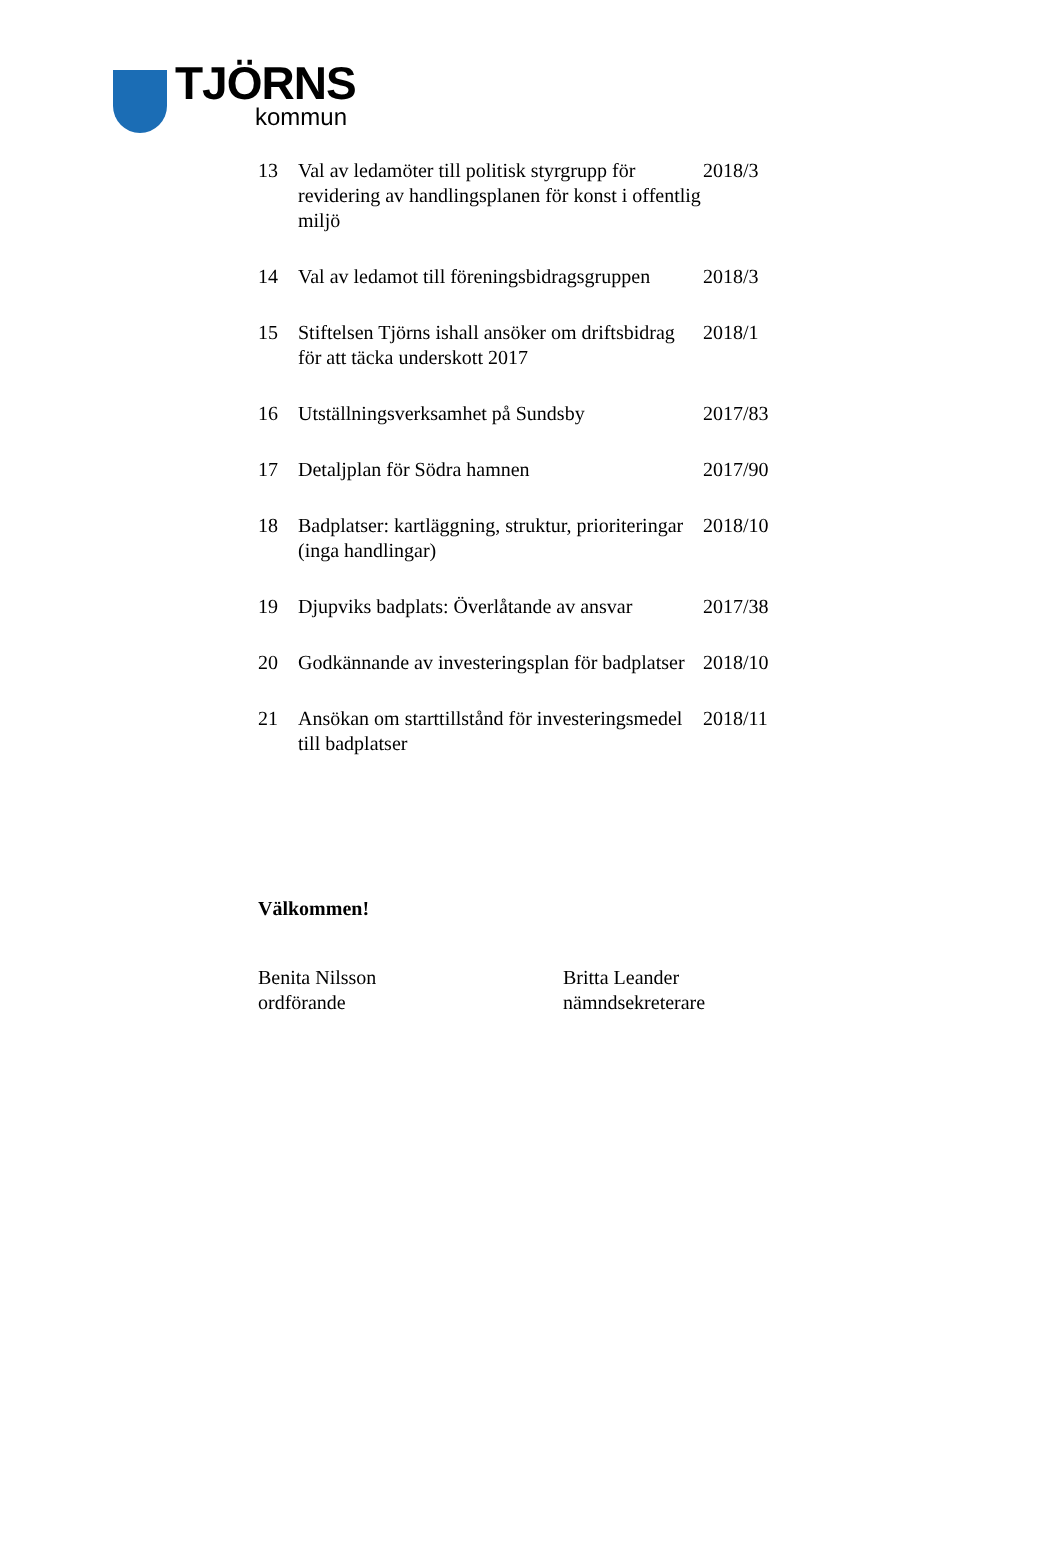TJÖRNS
kommun
| 13 | Val av ledamöter till politisk styrgrupp för revidering av handlingsplanen för konst i offentlig miljö | 2018/3 |
| 14 | Val av ledamot till föreningsbidragsgruppen | 2018/3 |
| 15 | Stiftelsen Tjörns ishall ansöker om driftsbidrag för att täcka underskott 2017 | 2018/1 |
| 16 | Utställningsverksamhet på Sundsby | 2017/83 |
| 17 | Detaljplan för Södra hamnen | 2017/90 |
| 18 | Badplatser: kartläggning, struktur, prioriteringar (inga handlingar) | 2018/10 |
| 19 | Djupviks badplats: Överlåtande av ansvar | 2017/38 |
| 20 | Godkännande av investeringsplan för badplatser | 2018/10 |
| 21 | Ansökan om starttillstånd för investeringsmedel till badplatser | 2018/11 |
Välkommen!
Benita Nilsson
ordförande
Britta Leander
nämndsekreterare